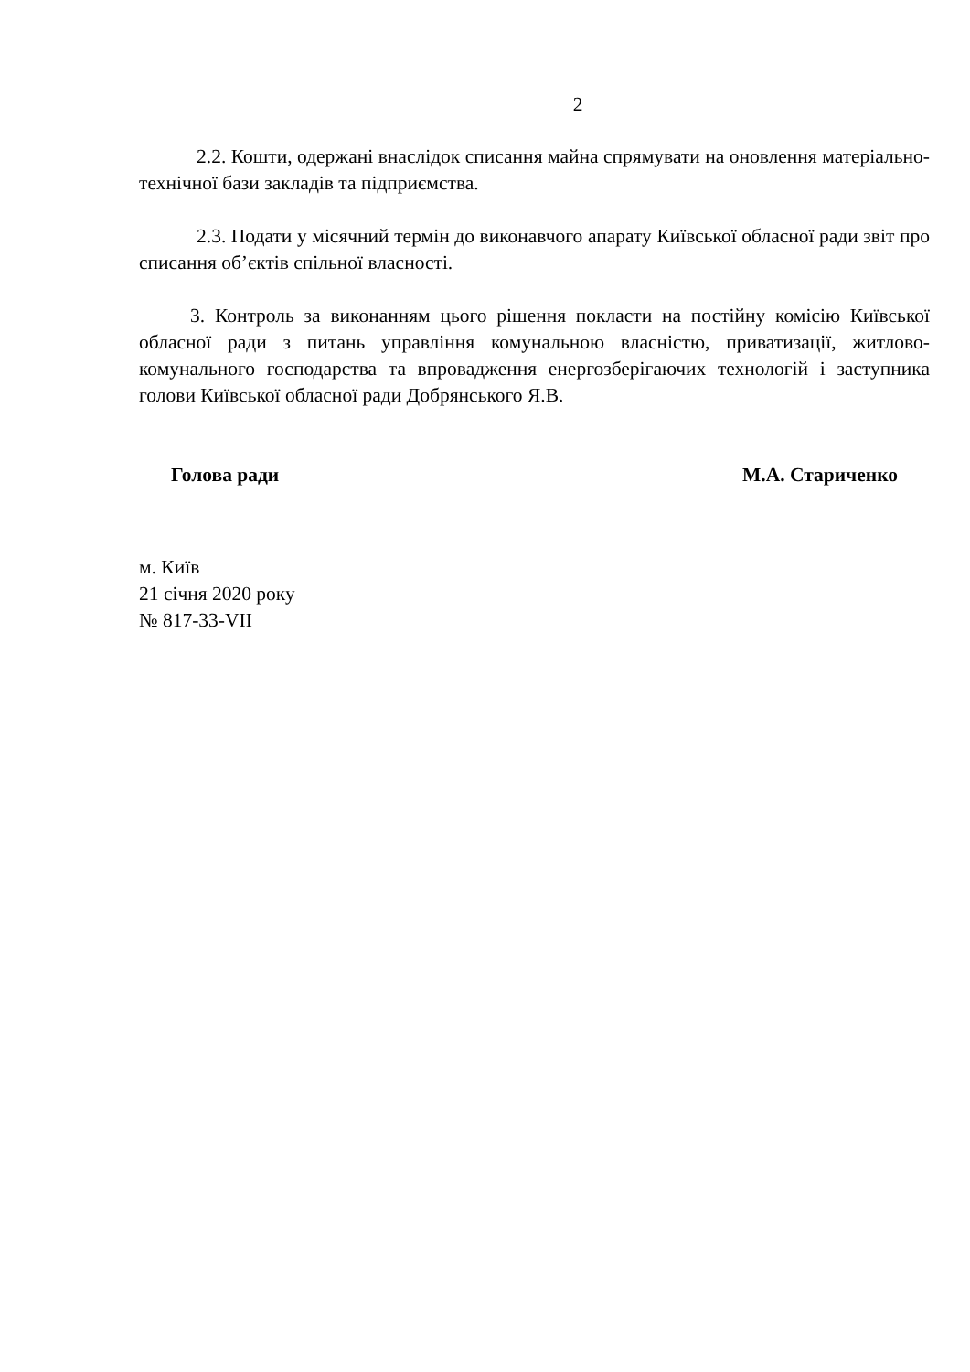2
2.2. Кошти, одержані внаслідок списання майна спрямувати на оновлення матеріально-технічної бази закладів та підприємства.
2.3. Подати у місячний термін до виконавчого апарату Київської обласної ради звіт про списання об’єктів спільної власності.
3. Контроль за виконанням цього рішення покласти на постійну комісію Київської обласної ради з питань управління комунальною власністю, приватизації, житлово-комунального господарства та впровадження енергозберігаючих технологій і заступника голови Київської обласної ради Добрянського Я.В.
Голова ради М.А. Стариченко
м. Київ
21 січня 2020 року
№ 817-33-VII